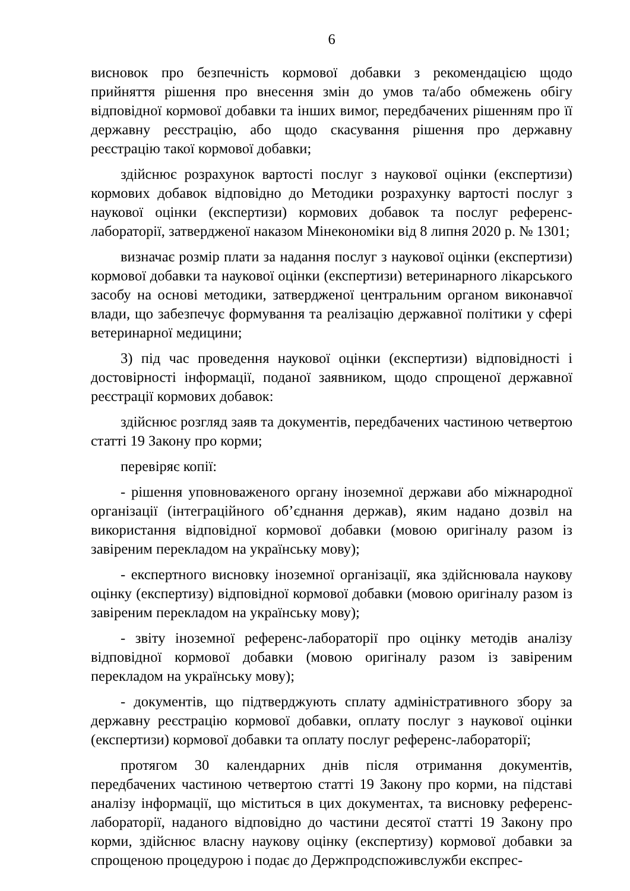6
висновок про безпечність кормової добавки з рекомендацією щодо прийняття рішення про внесення змін до умов та/або обмежень обігу відповідної кормової добавки та інших вимог, передбачених рішенням про її державну реєстрацію, або щодо скасування рішення про державну реєстрацію такої кормової добавки;
здійснює розрахунок вартості послуг з наукової оцінки (експертизи) кормових добавок відповідно до Методики розрахунку вартості послуг з наукової оцінки (експертизи) кормових добавок та послуг референс-лабораторії, затвердженої наказом Мінекономіки від 8 липня 2020 р. № 1301;
визначає розмір плати за надання послуг з наукової оцінки (експертизи) кормової добавки та наукової оцінки (експертизи) ветеринарного лікарського засобу на основі методики, затвердженої центральним органом виконавчої влади, що забезпечує формування та реалізацію державної політики у сфері ветеринарної медицини;
3) під час проведення наукової оцінки (експертизи) відповідності і достовірності інформації, поданої заявником, щодо спрощеної державної реєстрації кормових добавок:
здійснює розгляд заяв та документів, передбачених частиною четвертою статті 19 Закону про корми;
перевіряє копії:
- рішення уповноваженого органу іноземної держави або міжнародної організації (інтеграційного об’єднання держав), яким надано дозвіл на використання відповідної кормової добавки (мовою оригіналу разом із завіреним перекладом на українську мову);
- експертного висновку іноземної організації, яка здійснювала наукову оцінку (експертизу) відповідної кормової добавки (мовою оригіналу разом із завіреним перекладом на українську мову);
- звіту іноземної референс-лабораторії про оцінку методів аналізу відповідної кормової добавки (мовою оригіналу разом із завіреним перекладом на українську мову);
- документів, що підтверджують сплату адміністративного збору за державну реєстрацію кормової добавки, оплату послуг з наукової оцінки (експертизи) кормової добавки та оплату послуг референс-лабораторії;
протягом 30 календарних днів після отримання документів, передбачених частиною четвертою статті 19 Закону про корми, на підставі аналізу інформації, що міститься в цих документах, та висновку референс-лабораторії, наданого відповідно до частини десятої статті 19 Закону про корми, здійснює власну наукову оцінку (експертизу) кормової добавки за спрощеною процедурою і подає до Держпродспоживслужби експрес-